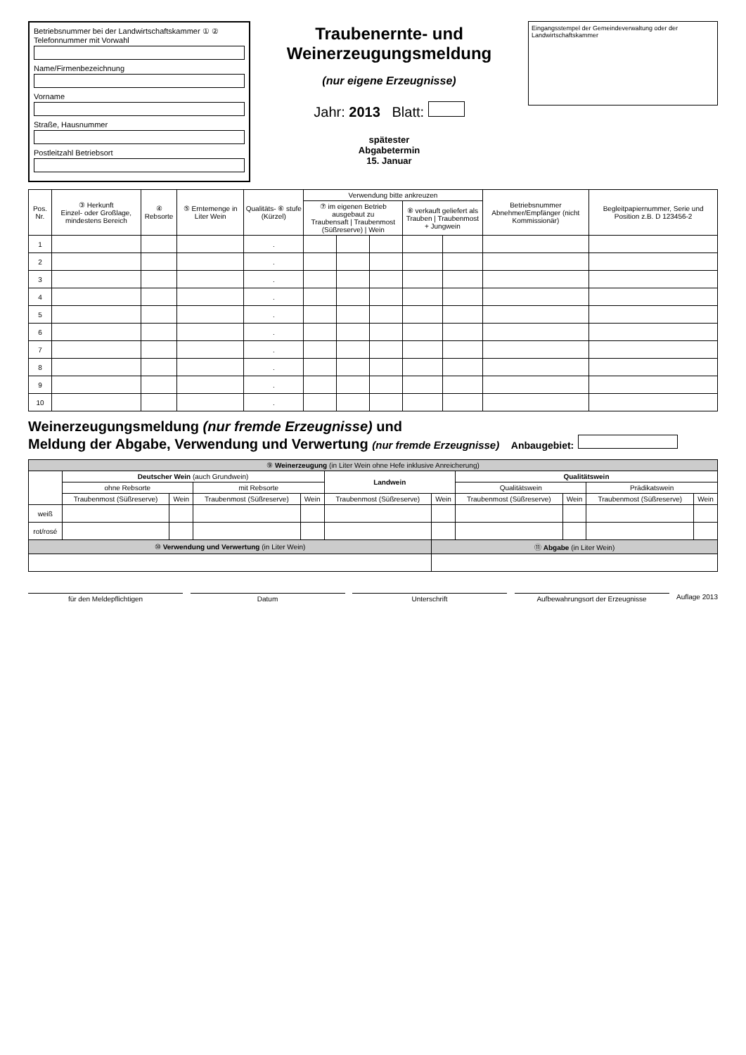Betriebsnummer bei der Landwirtschaftskammer ① ② Telefonnummer mit Vorwahl
Name/Firmenbezeichnung
Vorname
Straße, Hausnummer
Postleitzahl Betriebsort
Traubenernte- und
Weinerzeugungsmeldung
(nur eigene Erzeugnisse)
Jahr: 2013 Blatt:
spätester
Abgabetermin
15. Januar
Eingangsstempel der Gemeindeverwaltung oder der Landwirtschaftskammer
| Pos. Nr. | ③ Herkunft Einzel- oder Großlage, mindestens Bereich | ④ Rebsorte | ⑤ Erntemenge in Liter Wein | Qualitäts- ⑥ stufe (Kürzel) | Verwendung bitte ankreuzen | | | | | Betriebsnummer Abnehmer/Empfänger (nicht Kommissionär) | Begleitpapiernummer, Serie und Position z.B. D 123456-2 |
| --- | --- | --- | --- | --- | --- | --- | --- | --- | --- | --- | --- |
| | | | | | ⑦ im eigenen Betrieb ausgebaut zu Traubensaft / Traubenmost (Süßreserve) / Wein | | | ⑧ verkauft geliefert als Trauben / Traubenmost + Jungwein | | | |
| 1 | | | | . | | | | | | | |
| 2 | | | | . | | | | | | | |
| 3 | | | | . | | | | | | | |
| 4 | | | | . | | | | | | | |
| 5 | | | | . | | | | | | | |
| 6 | | | | . | | | | | | | |
| 7 | | | | . | | | | | | | |
| 8 | | | | . | | | | | | | |
| 9 | | | | . | | | | | | | |
| 10 | | | | . | | | | | | | |
Weinerzeugungsmeldung (nur fremde Erzeugnisse) und
Meldung der Abgabe, Verwendung und Verwertung (nur fremde Erzeugnisse) Anbaugebiet:
| ⑨ Weinerzeugung (in Liter Wein ohne Hefe inklusive Anreicherung) | | | | | | | | | | |
| --- | --- | --- | --- | --- | --- | --- | --- | --- | --- | --- |
| | Deutscher Wein (auch Grundwein) | | | | Landwein | | Qualitätswein | | | |
| | ohne Rebsorte | | mit Rebsorte | | | | Qualitätswein | | Prädikatswein | |
| | Traubenmost (Süßreserve) | Wein | Traubenmost (Süßreserve) | Wein | Traubenmost (Süßreserve) | Wein | Traubenmost (Süßreserve) | Wein | Traubenmost (Süßreserve) | Wein |
| weiß | | | | | | | | | | |
| rot/rosé | | | | | | | | | | |
| ⑩ Verwendung und Verwertung (in Liter Wein) | | | | | | ⑪ Abgabe (in Liter Wein) | | | | |
für den Meldepflichtigen Datum Unterschrift Aufbewahrungsort der Erzeugnisse Auflage 2013